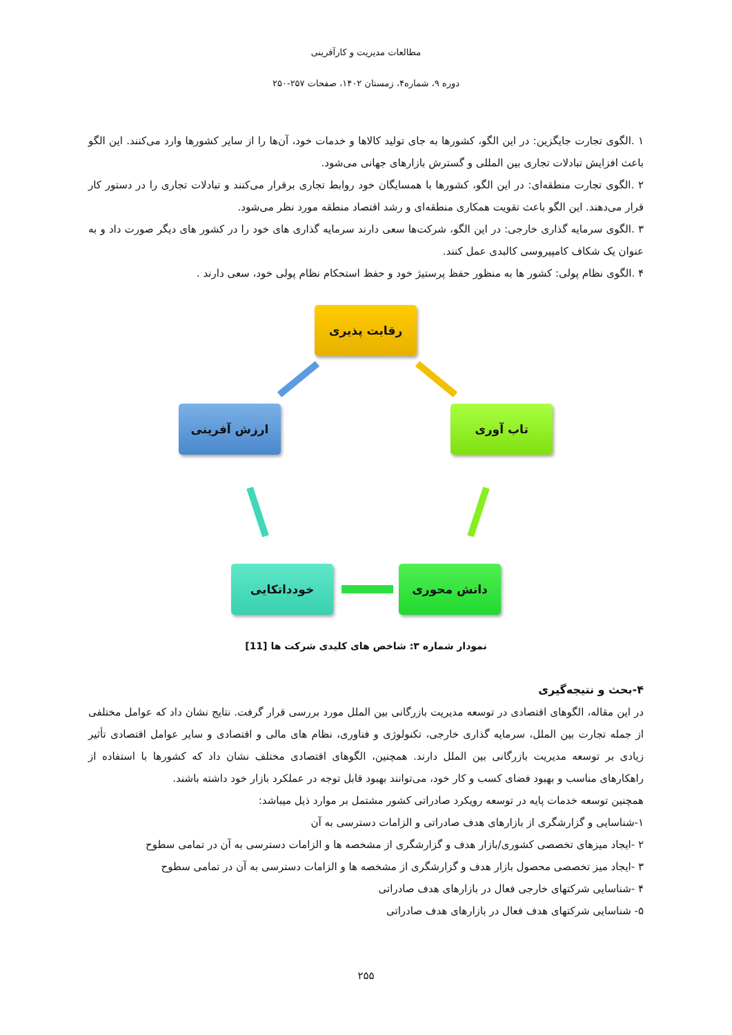مطالعات مدیریت و کارآفرینی
دوره ۹، شماره۴، زمستان ۱۴۰۲، صفحات ۲۵۷-۲۵۰
۱ .الگوی تجارت جایگزین: در این الگو، کشورها به جای تولید کالاها و خدمات خود، آن‌ها را از سایر کشورها وارد می‌کنند. این الگو باعث افزایش تبادلات تجاری بین المللی و گسترش بازارهای جهانی می‌شود.
۲ .الگوی تجارت منطقه‌ای: در این الگو، کشورها با همسایگان خود روابط تجاری برقرار می‌کنند و تبادلات تجاری را در دستور کار قرار می‌دهند. این الگو باعث تقویت همکاری منطقه‌ای و رشد اقتصاد منطقه مورد نظر می‌شود.
۳ .الگوی سرمایه گذاری خارجی: در این الگو، شرکت‌ها سعی دارند سرمایه گذاری های خود را در کشور های دیگر صورت داد و به عنوان یک شکاف کامپیروسی کالبدی عمل کنند.
۴ .الگوی نظام پولی: کشور ها به منظور حفظ پرستیژ خود و حفظ استحکام نظام پولی خود، سعی دارند .
رقابت پذیری
ارزش آفرینی تاب آوری
خودداتکایی دانش محوری
نمودار شماره ۳: شاخص های کلیدی شرکت ها [11]
۴-بحث و نتیجه‌گیری
در این مقاله، الگوهای اقتصادی در توسعه مدیریت بازرگانی بین الملل مورد بررسی قرار گرفت. نتایج نشان داد که عوامل مختلفی از جمله تجارت بین الملل، سرمایه گذاری خارجی، تکنولوژی و فناوری، نظام های مالی و اقتصادی و سایر عوامل اقتصادی تأثیر زیادی بر توسعه مدیریت بازرگانی بین الملل دارند. همچنین، الگوهای اقتصادی مختلف نشان داد که کشورها با استفاده از راهکارهای مناسب و بهبود فضای کسب و کار خود، می‌توانند بهبود قابل توجه در عملکرد بازار خود داشته باشند.
همچنین توسعه خدمات پایه در توسعه رویکرد صادراتی کشور مشتمل بر موارد ذیل میباشد:
۱-شناسایی و گزارشگری از بازارهای هدف صادراتی و الزامات دسترسی به آن
۲ -ایجاد میزهای تخصصی کشوری/بازار هدف و گزارشگری از مشخصه ها و الزامات دسترسی به آن در تمامی سطوح
۳ -ایجاد میز تخصصی محصول بازار هدف و گزارشگری از مشخصه ها و الزامات دسترسی به آن در تمامی سطوح
۴ -شناسایی شرکتهای خارجی فعال در بازارهای هدف صادراتی
۵- شناسایی شرکتهای هدف فعال در بازارهای هدف صادراتی
۲۵۵